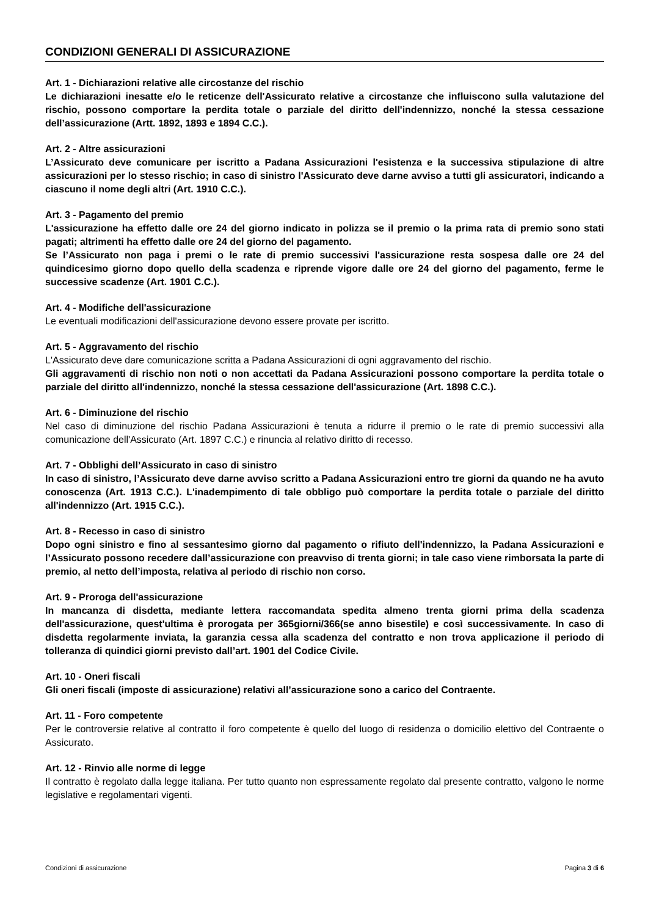CONDIZIONI GENERALI DI ASSICURAZIONE
Art. 1 - Dichiarazioni relative alle circostanze del rischio
Le dichiarazioni inesatte e/o le reticenze dell'Assicurato relative a circostanze che influiscono sulla valutazione del rischio, possono comportare la perdita totale o parziale del diritto dell'indennizzo, nonché la stessa cessazione dell’assicurazione (Artt. 1892, 1893 e 1894 C.C.).
Art. 2 - Altre assicurazioni
L’Assicurato deve comunicare per iscritto a Padana Assicurazioni l'esistenza e la successiva stipulazione di altre assicurazioni per lo stesso rischio; in caso di sinistro l'Assicurato deve darne avviso a tutti gli assicuratori, indicando a ciascuno il nome degli altri (Art. 1910 C.C.).
Art. 3 - Pagamento del premio
L'assicurazione ha effetto dalle ore 24 del giorno indicato in polizza se il premio o la prima rata di premio sono stati pagati; altrimenti ha effetto dalle ore 24 del giorno del pagamento.
Se l’Assicurato non paga i premi o le rate di premio successivi l'assicurazione resta sospesa dalle ore 24 del quindicesimo giorno dopo quello della scadenza e riprende vigore dalle ore 24 del giorno del pagamento, ferme le successive scadenze (Art. 1901 C.C.).
Art. 4 - Modifiche dell'assicurazione
Le eventuali modificazioni dell'assicurazione devono essere provate per iscritto.
Art. 5 - Aggravamento del rischio
L'Assicurato deve dare comunicazione scritta a Padana Assicurazioni di ogni aggravamento del rischio.
Gli aggravamenti di rischio non noti o non accettati da Padana Assicurazioni possono comportare la perdita totale o parziale del diritto all'indennizzo, nonché la stessa cessazione dell'assicurazione (Art. 1898 C.C.).
Art. 6 - Diminuzione del rischio
Nel caso di diminuzione del rischio Padana Assicurazioni è tenuta a ridurre il premio o le rate di premio successivi alla comunicazione dell'Assicurato (Art. 1897 C.C.) e rinuncia al relativo diritto di recesso.
Art. 7 - Obblighi dell’Assicurato in caso di sinistro
In caso di sinistro, l’Assicurato deve darne avviso scritto a Padana Assicurazioni entro tre giorni da quando ne ha avuto conoscenza (Art. 1913 C.C.). L'inadempimento di tale obbligo può comportare la perdita totale o parziale del diritto all'indennizzo (Art. 1915 C.C.).
Art. 8 - Recesso in caso di sinistro
Dopo ogni sinistro e fino al sessantesimo giorno dal pagamento o rifiuto dell'indennizzo, la Padana Assicurazioni e l’Assicurato possono recedere dall’assicurazione con preavviso di trenta giorni; in tale caso viene rimborsata la parte di premio, al netto dell’imposta, relativa al periodo di rischio non corso.
Art. 9 - Proroga dell'assicurazione
In mancanza di disdetta, mediante lettera raccomandata spedita almeno trenta giorni prima della scadenza dell'assicurazione, quest'ultima è prorogata per 365giorni/366(se anno bisestile) e così successivamente. In caso di disdetta regolarmente inviata, la garanzia cessa alla scadenza del contratto e non trova applicazione il periodo di tolleranza di quindici giorni previsto dall’art. 1901 del Codice Civile.
Art. 10 - Oneri fiscali
Gli oneri fiscali (imposte di assicurazione) relativi all’assicurazione sono a carico del Contraente.
Art. 11 - Foro competente
Per le controversie relative al contratto il foro competente è quello del luogo di residenza o domicilio elettivo del Contraente o Assicurato.
Art. 12 - Rinvio alle norme di legge
Il contratto è regolato dalla legge italiana. Per tutto quanto non espressamente regolato dal presente contratto, valgono le norme legislative e regolamentari vigenti.
Condizioni di assicurazione Pagina 3 di 6